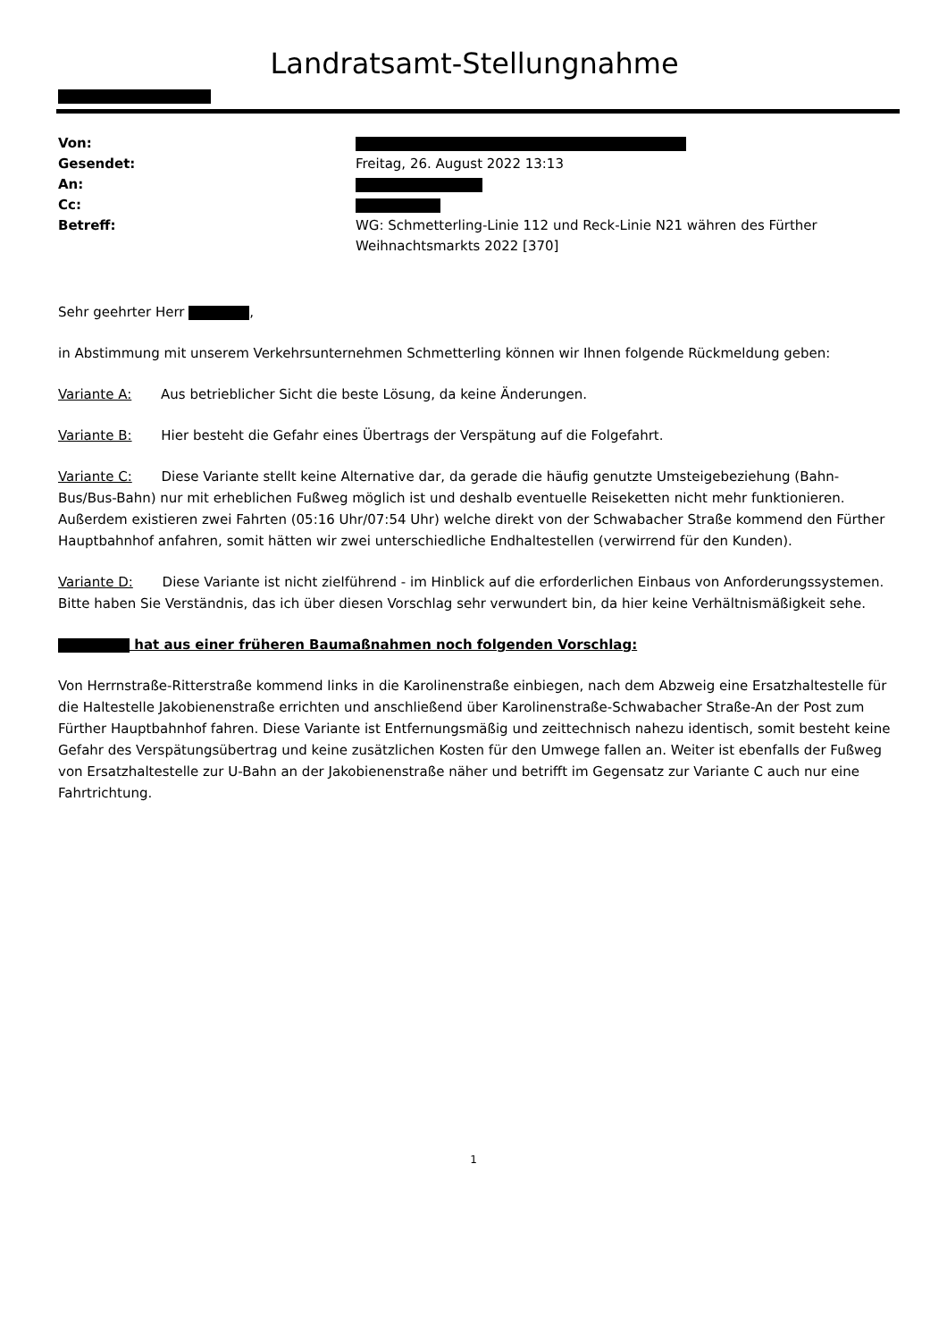Landratsamt-Stellungnahme
| Von: | |
| Gesendet: | Freitag, 26. August 2022 13:13 |
| An: | |
| Cc: | |
| Betreff: | WG: Schmetterling-Linie 112 und Reck-Linie N21 währen des Fürther Weihnachtsmarkts 2022 [370] |
Sehr geehrter Herr ,
in Abstimmung mit unserem Verkehrsunternehmen Schmetterling können wir Ihnen folgende Rückmeldung geben:
Variante A: Aus betrieblicher Sicht die beste Lösung, da keine Änderungen.
Variante B: Hier besteht die Gefahr eines Übertrags der Verspätung auf die Folgefahrt.
Variante C: Diese Variante stellt keine Alternative dar, da gerade die häufig genutzte Umsteigebeziehung (Bahn-Bus/Bus-Bahn) nur mit erheblichen Fußweg möglich ist und deshalb eventuelle Reiseketten nicht mehr funktionieren. Außerdem existieren zwei Fahrten (05:16 Uhr/07:54 Uhr) welche direkt von der Schwabacher Straße kommend den Fürther Hauptbahnhof anfahren, somit hätten wir zwei unterschiedliche Endhaltestellen (verwirrend für den Kunden).
Variante D: Diese Variante ist nicht zielführend - im Hinblick auf die erforderlichen Einbaus von Anforderungssystemen. Bitte haben Sie Verständnis, das ich über diesen Vorschlag sehr verwundert bin, da hier keine Verhältnismäßigkeit sehe.
hat aus einer früheren Baumaßnahmen noch folgenden Vorschlag:
Von Herrnstraße-Ritterstraße kommend links in die Karolinenstraße einbiegen, nach dem Abzweig eine Ersatzhaltestelle für die Haltestelle Jakobienenstraße errichten und anschließend über Karolinenstraße-Schwabacher Straße-An der Post zum Fürther Hauptbahnhof fahren. Diese Variante ist Entfernungsmäßig und zeittechnisch nahezu identisch, somit besteht keine Gefahr des Verspätungsübertrag und keine zusätzlichen Kosten für den Umwege fallen an. Weiter ist ebenfalls der Fußweg von Ersatzhaltestelle zur U-Bahn an der Jakobienenstraße näher und betrifft im Gegensatz zur Variante C auch nur eine Fahrtrichtung.
1